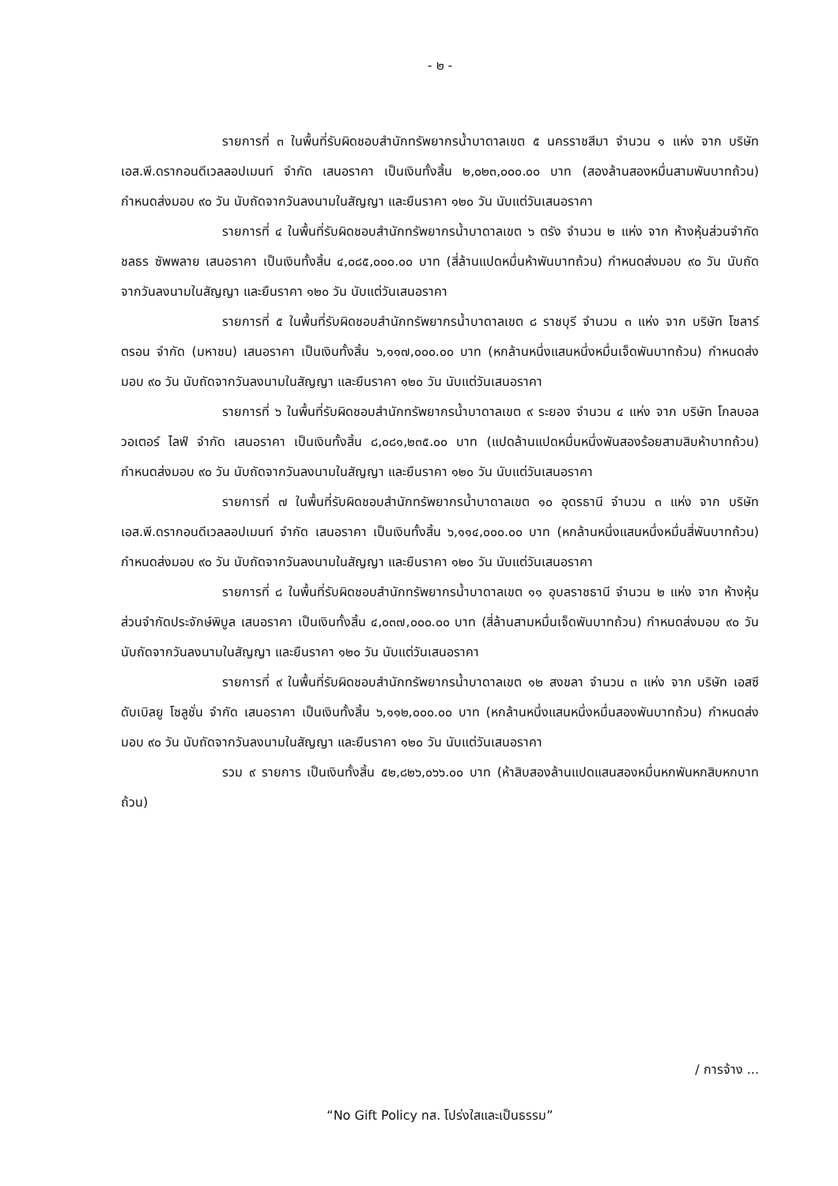- ๒ -
รายการที่ ๓ ในพื้นที่รับผิดชอบสำนักทรัพยากรน้ำบาดาลเขต ๕ นครราชสีมา จำนวน ๑ แห่ง จาก บริษัท เอส.พี.ดรากอนดีเวลลอปเมนท์ จำกัด เสนอราคา เป็นเงินทั้งสิ้น ๒,๐๒๓,๐๐๐.๐๐ บาท (สองล้านสองหมื่นสามพันบาทถ้วน) กำหนดส่งมอบ ๙๐ วัน นับถัดจากวันลงนามในสัญญา และยืนราคา ๑๒๐ วัน นับแต่วันเสนอราคา
รายการที่ ๔ ในพื้นที่รับผิดชอบสำนักทรัพยากรน้ำบาดาลเขต ๖ ตรัง จำนวน ๒ แห่ง จาก ห้างหุ้นส่วนจำกัด ชลธร ซัพพลาย เสนอราคา เป็นเงินทั้งสิ้น ๔,๐๘๕,๐๐๐.๐๐ บาท (สี่ล้านแปดหมื่นห้าพันบาทถ้วน) กำหนดส่งมอบ ๙๐ วัน นับถัดจากวันลงนามในสัญญา และยืนราคา ๑๒๐ วัน นับแต่วันเสนอราคา
รายการที่ ๕ ในพื้นที่รับผิดชอบสำนักทรัพยากรน้ำบาดาลเขต ๘ ราชบุรี จำนวน ๓ แห่ง จาก บริษัท โซลาร์ตรอน จำกัด (มหาชน) เสนอราคา เป็นเงินทั้งสิ้น ๖,๑๑๗,๐๐๐.๐๐ บาท (หกล้านหนึ่งแสนหนึ่งหมื่นเจ็ดพันบาทถ้วน) กำหนดส่งมอบ ๙๐ วัน นับถัดจากวันลงนามในสัญญา และยืนราคา ๑๒๐ วัน นับแต่วันเสนอราคา
รายการที่ ๖ ในพื้นที่รับผิดชอบสำนักทรัพยากรน้ำบาดาลเขต ๙ ระยอง จำนวน ๔ แห่ง จาก บริษัท โกลบอล วอเตอร์ ไลฟ์ จำกัด เสนอราคา เป็นเงินทั้งสิ้น ๘,๐๘๑,๒๓๕.๐๐ บาท (แปดล้านแปดหมื่นหนึ่งพันสองร้อยสามสิบห้าบาทถ้วน) กำหนดส่งมอบ ๙๐ วัน นับถัดจากวันลงนามในสัญญา และยืนราคา ๑๒๐ วัน นับแต่วันเสนอราคา
รายการที่ ๗ ในพื้นที่รับผิดชอบสำนักทรัพยากรน้ำบาดาลเขต ๑๐ อุดรธานี จำนวน ๓ แห่ง จาก บริษัท เอส.พี.ดรากอนดีเวลลอปเมนท์ จำกัด เสนอราคา เป็นเงินทั้งสิ้น ๖,๑๑๔,๐๐๐.๐๐ บาท (หกล้านหนึ่งแสนหนึ่งหมื่นสี่พันบาทถ้วน) กำหนดส่งมอบ ๙๐ วัน นับถัดจากวันลงนามในสัญญา และยืนราคา ๑๒๐ วัน นับแต่วันเสนอราคา
รายการที่ ๘ ในพื้นที่รับผิดชอบสำนักทรัพยากรน้ำบาดาลเขต ๑๑ อุบลราชธานี จำนวน ๒ แห่ง จาก ห้างหุ้นส่วนจำกัดประจักษ์พิบูล เสนอราคา เป็นเงินทั้งสิ้น ๔,๐๓๗,๐๐๐.๐๐ บาท (สี่ล้านสามหมื่นเจ็ดพันบาทถ้วน) กำหนดส่งมอบ ๙๐ วัน นับถัดจากวันลงนามในสัญญา และยืนราคา ๑๒๐ วัน นับแต่วันเสนอราคา
รายการที่ ๙ ในพื้นที่รับผิดชอบสำนักทรัพยากรน้ำบาดาลเขต ๑๒ สงขลา จำนวน ๓ แห่ง จาก บริษัท เอสซี ดับเบิลยู โซลูชั่น จำกัด เสนอราคา เป็นเงินทั้งสิ้น ๖,๑๑๒,๐๐๐.๐๐ บาท (หกล้านหนึ่งแสนหนึ่งหมื่นสองพันบาทถ้วน) กำหนดส่งมอบ ๙๐ วัน นับถัดจากวันลงนามในสัญญา และยืนราคา ๑๒๐ วัน นับแต่วันเสนอราคา
รวม ๙ รายการ เป็นเงินทั้งสิ้น ๕๒,๘๒๖,๐๖๖.๐๐ บาท (ห้าสิบสองล้านแปดแสนสองหมื่นหกพันหกสิบหกบาทถ้วน)
/ การจ้าง ...
“No Gift Policy ทส. โปร่งใสและเป็นธรรม”